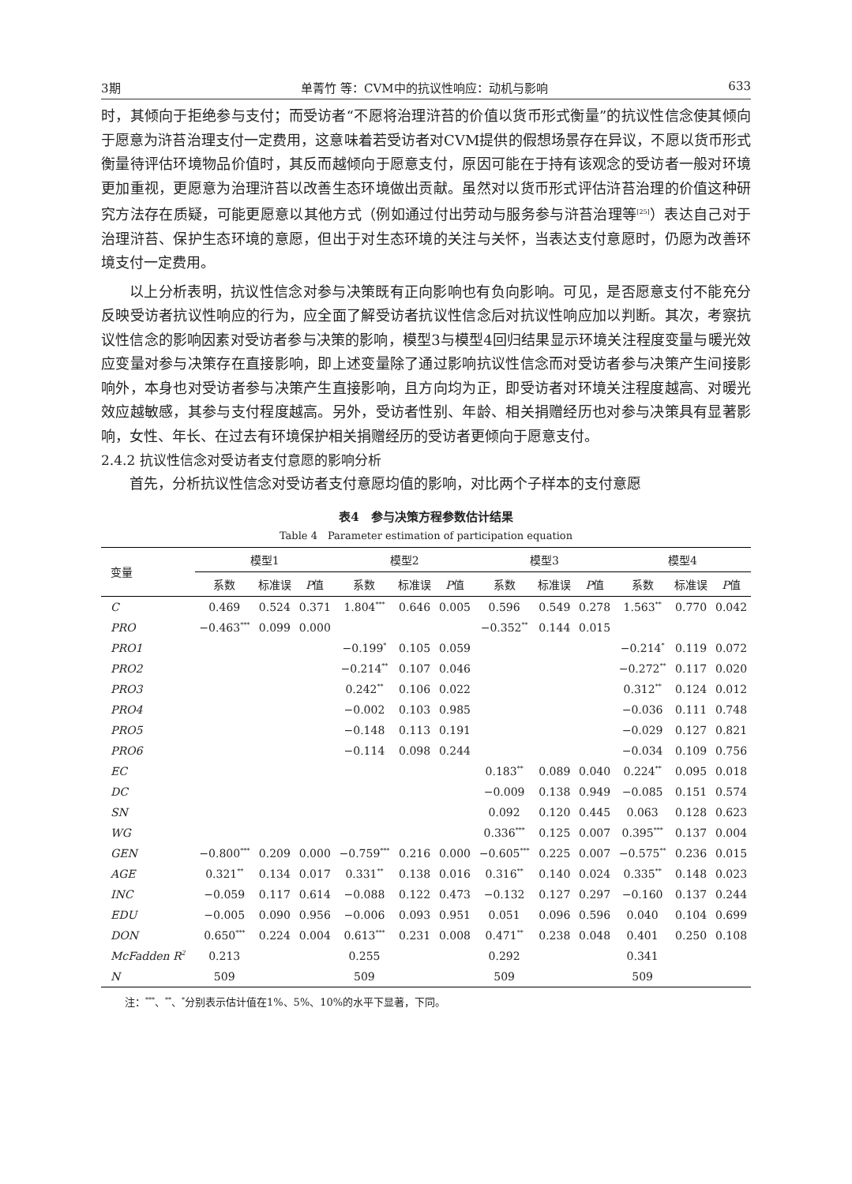3期 单菁竹 等：CVM中的抗议性响应：动机与影响 633
时，其倾向于拒绝参与支付；而受访者“不愿将治理浒苔的价值以货币形式衡量”的抗议性信念使其倾向于愿意为浒苔治理支付一定费用，这意味着若受访者对CVM提供的假想场景存在异议，不愿以货币形式衡量待评估环境物品价值时，其反而越倾向于愿意支付，原因可能在于持有该观念的受访者一般对环境更加重视，更愿意为治理浒苔以改善生态环境做出贡献。虽然对以货币形式评估浒苔治理的价值这种研究方法存在质疑，可能更愿意以其他方式（例如通过付出劳动与服务参与浒苔治理等<sup>[25]</sup>）表达自己对于治理浒苔、保护生态环境的意愿，但出于对生态环境的关注与关怀，当表达支付意愿时，仍愿为改善环境支付一定费用。
以上分析表明，抗议性信念对参与决策既有正向影响也有负向影响。可见，是否愿意支付不能充分反映受访者抗议性响应的行为，应全面了解受访者抗议性信念后对抗议性响应加以判断。其次，考察抗议性信念的影响因素对受访者参与决策的影响，模型3与模型4回归结果显示环境关注程度变量与暖光效应变量对参与决策存在直接影响，即上述变量除了通过影响抗议性信念而对受访者参与决策产生间接影响外，本身也对受访者参与决策产生直接影响，且方向均为正，即受访者对环境关注程度越高、对暖光效应越敏感，其参与支付程度越高。另外，受访者性别、年龄、相关捐赠经历也对参与决策具有显著影响，女性、年长、在过去有环境保护相关捐赠经历的受访者更倾向于愿意支付。
2.4.2 抗议性信念对受访者支付意愿的影响分析
首先，分析抗议性信念对受访者支付意愿均值的影响，对比两个子样本的支付意愿
表4　参与决策方程参数估计结果
Table 4　Parameter estimation of participation equation
| 变量 | 模型1 | | | 模型2 | | | 模型3 | | | 模型4 | | |
| --- | --- | --- | --- | --- | --- | --- | --- | --- | --- | --- | --- | --- |
| | 系数 | 标准误 | P 值 | 系数 | 标准误 | P 值 | 系数 | 标准误 | P 值 | 系数 | 标准误 | P 值 |
| C | 0.469 | 0.524 | 0.371 | 1.804<sup>***</sup> | 0.646 | 0.005 | 0.596 | 0.549 | 0.278 | 1.563<sup>**</sup> | 0.770 | 0.042 |
| PRO | −0.463<sup>***</sup> | 0.099 | 0.000 | | | | −0.352<sup>**</sup> | 0.144 | 0.015 | | | |
| PRO1 | | | | −0.199<sup>*</sup> | 0.105 | 0.059 | | | | −0.214<sup>*</sup> | 0.119 | 0.072 |
| PRO2 | | | | −0.214<sup>**</sup> | 0.107 | 0.046 | | | | −0.272<sup>**</sup> | 0.117 | 0.020 |
| PRO3 | | | | 0.242<sup>**</sup> | 0.106 | 0.022 | | | | 0.312<sup>**</sup> | 0.124 | 0.012 |
| PRO4 | | | | −0.002 | 0.103 | 0.985 | | | | −0.036 | 0.111 | 0.748 |
| PRO5 | | | | −0.148 | 0.113 | 0.191 | | | | −0.029 | 0.127 | 0.821 |
| PRO6 | | | | −0.114 | 0.098 | 0.244 | | | | −0.034 | 0.109 | 0.756 |
| EC | | | | | | | 0.183<sup>**</sup> | 0.089 | 0.040 | 0.224<sup>**</sup> | 0.095 | 0.018 |
| DC | | | | | | | −0.009 | 0.138 | 0.949 | −0.085 | 0.151 | 0.574 |
| SN | | | | | | | 0.092 | 0.120 | 0.445 | 0.063 | 0.128 | 0.623 |
| WG | | | | | | | 0.336<sup>***</sup> | 0.125 | 0.007 | 0.395<sup>***</sup> | 0.137 | 0.004 |
| GEN | −0.800<sup>***</sup> | 0.209 | 0.000 | −0.759<sup>***</sup> | 0.216 | 0.000 | −0.605<sup>***</sup> | 0.225 | 0.007 | −0.575<sup>**</sup> | 0.236 | 0.015 |
| AGE | 0.321<sup>**</sup> | 0.134 | 0.017 | 0.331<sup>**</sup> | 0.138 | 0.016 | 0.316<sup>**</sup> | 0.140 | 0.024 | 0.335<sup>**</sup> | 0.148 | 0.023 |
| INC | −0.059 | 0.117 | 0.614 | −0.088 | 0.122 | 0.473 | −0.132 | 0.127 | 0.297 | −0.160 | 0.137 | 0.244 |
| EDU | −0.005 | 0.090 | 0.956 | −0.006 | 0.093 | 0.951 | 0.051 | 0.096 | 0.596 | 0.040 | 0.104 | 0.699 |
| DON | 0.650<sup>***</sup> | 0.224 | 0.004 | 0.613<sup>***</sup> | 0.231 | 0.008 | 0.471<sup>**</sup> | 0.238 | 0.048 | 0.401 | 0.250 | 0.108 |
| McFadden R<sup>2</sup> | 0.213 | | | 0.255 | | | 0.292 | | | 0.341 | | |
| N | 509 | | | 509 | | | 509 | | | 509 | | |
注：<sup>***</sup>、<sup>**</sup>、<sup>*</sup>分别表示估计值在1%、5%、10%的水平下显著，下同。